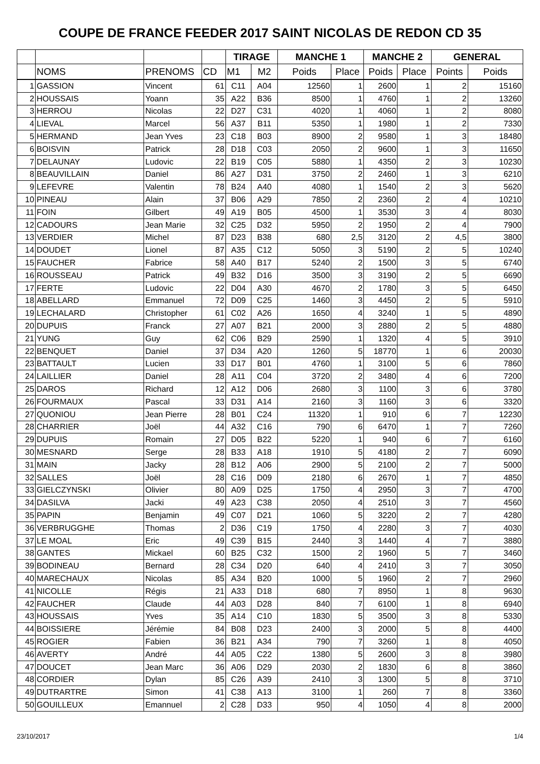COUPE DE FRANCE FEEDER 2017 SAINT NICOLAS DE REDON CD 35
| | | | | TIRAGE | | MANCHE 1 | | MANCHE 2 | | GENERAL | |
| --- | --- | --- | --- | --- | --- | --- | --- | --- | --- | --- | --- |
| | NOMS | PRENOMS | CD | M1 | M2 | Poids | Place | Poids | Place | Points | Poids |
| 1 | GASSION | Vincent | 61 | C11 | A04 | 12560 | 1 | 2600 | 1 | 2 | 15160 |
| 2 | HOUSSAIS | Yoann | 35 | A22 | B36 | 8500 | 1 | 4760 | 1 | 2 | 13260 |
| 3 | HERROU | Nicolas | 22 | D27 | C31 | 4020 | 1 | 4060 | 1 | 2 | 8080 |
| 4 | LIEVAL | Marcel | 56 | A37 | B11 | 5350 | 1 | 1980 | 1 | 2 | 7330 |
| 5 | HERMAND | Jean Yves | 23 | C18 | B03 | 8900 | 2 | 9580 | 1 | 3 | 18480 |
| 6 | BOISVIN | Patrick | 28 | D18 | C03 | 2050 | 2 | 9600 | 1 | 3 | 11650 |
| 7 | DELAUNAY | Ludovic | 22 | B19 | C05 | 5880 | 1 | 4350 | 2 | 3 | 10230 |
| 8 | BEAUVILLAIN | Daniel | 86 | A27 | D31 | 3750 | 2 | 2460 | 1 | 3 | 6210 |
| 9 | LEFEVRE | Valentin | 78 | B24 | A40 | 4080 | 1 | 1540 | 2 | 3 | 5620 |
| 10 | PINEAU | Alain | 37 | B06 | A29 | 7850 | 2 | 2360 | 2 | 4 | 10210 |
| 11 | FOIN | Gilbert | 49 | A19 | B05 | 4500 | 1 | 3530 | 3 | 4 | 8030 |
| 12 | CADOURS | Jean Marie | 32 | C25 | D32 | 5950 | 2 | 1950 | 2 | 4 | 7900 |
| 13 | VERDIER | Michel | 87 | D23 | B38 | 680 | 2,5 | 3120 | 2 | 4,5 | 3800 |
| 14 | DOUDET | Lionel | 87 | A35 | C12 | 5050 | 3 | 5190 | 2 | 5 | 10240 |
| 15 | FAUCHER | Fabrice | 58 | A40 | B17 | 5240 | 2 | 1500 | 3 | 5 | 6740 |
| 16 | ROUSSEAU | Patrick | 49 | B32 | D16 | 3500 | 3 | 3190 | 2 | 5 | 6690 |
| 17 | FERTE | Ludovic | 22 | D04 | A30 | 4670 | 2 | 1780 | 3 | 5 | 6450 |
| 18 | ABELLARD | Emmanuel | 72 | D09 | C25 | 1460 | 3 | 4450 | 2 | 5 | 5910 |
| 19 | LECHALARD | Christopher | 61 | C02 | A26 | 1650 | 4 | 3240 | 1 | 5 | 4890 |
| 20 | DUPUIS | Franck | 27 | A07 | B21 | 2000 | 3 | 2880 | 2 | 5 | 4880 |
| 21 | YUNG | Guy | 62 | C06 | B29 | 2590 | 1 | 1320 | 4 | 5 | 3910 |
| 22 | BENQUET | Daniel | 37 | D34 | A20 | 1260 | 5 | 18770 | 1 | 6 | 20030 |
| 23 | BATTAULT | Lucien | 33 | D17 | B01 | 4760 | 1 | 3100 | 5 | 6 | 7860 |
| 24 | LAILLIER | Daniel | 28 | A11 | C04 | 3720 | 2 | 3480 | 4 | 6 | 7200 |
| 25 | DAROS | Richard | 12 | A12 | D06 | 2680 | 3 | 1100 | 3 | 6 | 3780 |
| 26 | FOURMAUX | Pascal | 33 | D31 | A14 | 2160 | 3 | 1160 | 3 | 6 | 3320 |
| 27 | QUONIOU | Jean Pierre | 28 | B01 | C24 | 11320 | 1 | 910 | 6 | 7 | 12230 |
| 28 | CHARRIER | Joël | 44 | A32 | C16 | 790 | 6 | 6470 | 1 | 7 | 7260 |
| 29 | DUPUIS | Romain | 27 | D05 | B22 | 5220 | 1 | 940 | 6 | 7 | 6160 |
| 30 | MESNARD | Serge | 28 | B33 | A18 | 1910 | 5 | 4180 | 2 | 7 | 6090 |
| 31 | MAIN | Jacky | 28 | B12 | A06 | 2900 | 5 | 2100 | 2 | 7 | 5000 |
| 32 | SALLES | Joël | 28 | C16 | D09 | 2180 | 6 | 2670 | 1 | 7 | 4850 |
| 33 | GIELCZYNSKI | Olivier | 80 | A09 | D25 | 1750 | 4 | 2950 | 3 | 7 | 4700 |
| 34 | DASILVA | Jacki | 49 | A23 | C38 | 2050 | 4 | 2510 | 3 | 7 | 4560 |
| 35 | PAPIN | Benjamin | 49 | C07 | D21 | 1060 | 5 | 3220 | 2 | 7 | 4280 |
| 36 | VERBRUGGHE | Thomas | 2 | D36 | C19 | 1750 | 4 | 2280 | 3 | 7 | 4030 |
| 37 | LE MOAL | Eric | 49 | C39 | B15 | 2440 | 3 | 1440 | 4 | 7 | 3880 |
| 38 | GANTES | Mickael | 60 | B25 | C32 | 1500 | 2 | 1960 | 5 | 7 | 3460 |
| 39 | BODINEAU | Bernard | 28 | C34 | D20 | 640 | 4 | 2410 | 3 | 7 | 3050 |
| 40 | MARECHAUX | Nicolas | 85 | A34 | B20 | 1000 | 5 | 1960 | 2 | 7 | 2960 |
| 41 | NICOLLE | Régis | 21 | A33 | D18 | 680 | 7 | 8950 | 1 | 8 | 9630 |
| 42 | FAUCHER | Claude | 44 | A03 | D28 | 840 | 7 | 6100 | 1 | 8 | 6940 |
| 43 | HOUSSAIS | Yves | 35 | A14 | C10 | 1830 | 5 | 3500 | 3 | 8 | 5330 |
| 44 | BOISSIERE | Jérémie | 84 | B08 | D23 | 2400 | 3 | 2000 | 5 | 8 | 4400 |
| 45 | ROGIER | Fabien | 36 | B21 | A34 | 790 | 7 | 3260 | 1 | 8 | 4050 |
| 46 | AVERTY | André | 44 | A05 | C22 | 1380 | 5 | 2600 | 3 | 8 | 3980 |
| 47 | DOUCET | Jean Marc | 36 | A06 | D29 | 2030 | 2 | 1830 | 6 | 8 | 3860 |
| 48 | CORDIER | Dylan | 85 | C26 | A39 | 2410 | 3 | 1300 | 5 | 8 | 3710 |
| 49 | DUTRARTRE | Simon | 41 | C38 | A13 | 3100 | 1 | 260 | 7 | 8 | 3360 |
| 50 | GOUILLEUX | Emannuel | 2 | C28 | D33 | 950 | 4 | 1050 | 4 | 8 | 2000 |
23/10/2017 1/4